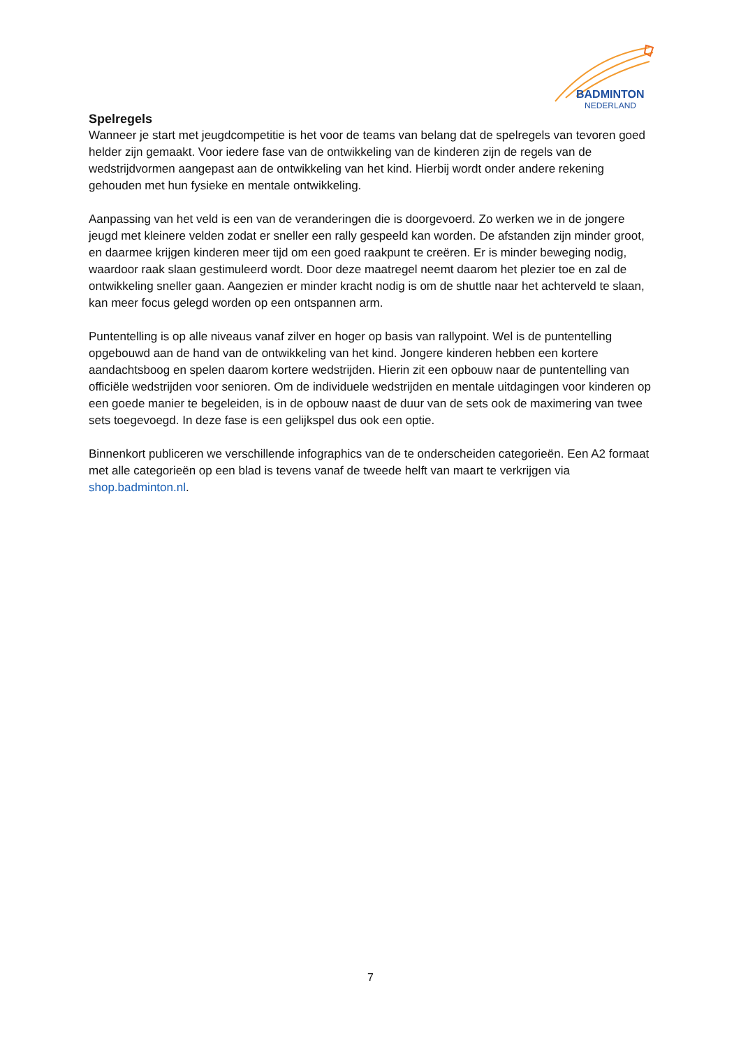BADMINTON
NEDERLAND
Spelregels
Wanneer je start met jeugdcompetitie is het voor de teams van belang dat de spelregels van tevoren goed helder zijn gemaakt. Voor iedere fase van de ontwikkeling van de kinderen zijn de regels van de wedstrijdvormen aangepast aan de ontwikkeling van het kind. Hierbij wordt onder andere rekening gehouden met hun fysieke en mentale ontwikkeling.
Aanpassing van het veld is een van de veranderingen die is doorgevoerd. Zo werken we in de jongere jeugd met kleinere velden zodat er sneller een rally gespeeld kan worden. De afstanden zijn minder groot, en daarmee krijgen kinderen meer tijd om een goed raakpunt te creëren. Er is minder beweging nodig, waardoor raak slaan gestimuleerd wordt. Door deze maatregel neemt daarom het plezier toe en zal de ontwikkeling sneller gaan. Aangezien er minder kracht nodig is om de shuttle naar het achterveld te slaan, kan meer focus gelegd worden op een ontspannen arm.
Puntentelling is op alle niveaus vanaf zilver en hoger op basis van rallypoint. Wel is de puntentelling opgebouwd aan de hand van de ontwikkeling van het kind. Jongere kinderen hebben een kortere aandachtsboog en spelen daarom kortere wedstrijden. Hierin zit een opbouw naar de puntentelling van officiële wedstrijden voor senioren. Om de individuele wedstrijden en mentale uitdagingen voor kinderen op een goede manier te begeleiden, is in de opbouw naast de duur van de sets ook de maximering van twee sets toegevoegd. In deze fase is een gelijkspel dus ook een optie.
Binnenkort publiceren we verschillende infographics van de te onderscheiden categorieën. Een A2 formaat met alle categorieën op een blad is tevens vanaf de tweede helft van maart te verkrijgen via shop.badminton.nl.
7